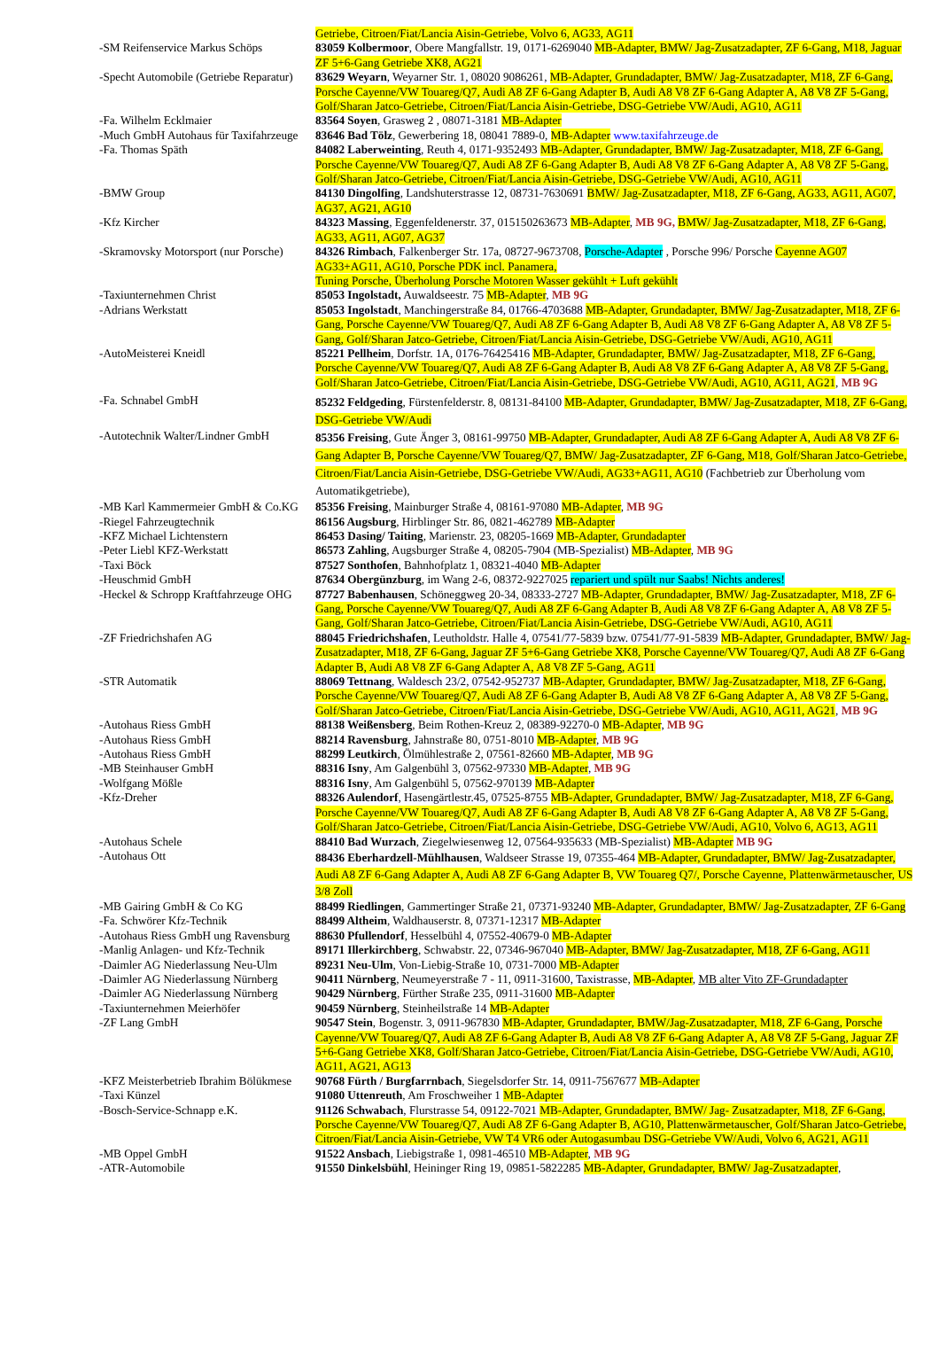| | Getriebe, Citroen/Fiat/Lancia Aisin-Getriebe, Volvo 6, AG33, AG11 |
| -SM Reifenservice Markus Schöps | 83059 Kolbermoor , Obere Mangfallstr. 19, 0171-6269040 MB-Adapter, BMW/ Jag-Zusatzadapter, ZF 6-Gang, M18, Jaguar ZF 5+6-Gang Getriebe XK8, AG21 |
| -Specht Automobile (Getriebe Reparatur) | 83629 Weyarn , Weyarner Str. 1, 08020 9086261, MB-Adapter, Grundadapter, BMW/ Jag-Zusatzadapter, M18, ZF 6-Gang, Porsche Cayenne/VW Touareg/Q7, Audi A8 ZF 6-Gang Adapter B, Audi A8 V8 ZF 6-Gang Adapter A, A8 V8 ZF 5-Gang, Golf/Sharan Jatco-Getriebe, Citroen/Fiat/Lancia Aisin-Getriebe, DSG-Getriebe VW/Audi, AG10, AG11 |
| -Fa. Wilhelm Ecklmaier | 83564 Soyen , Grasweg 2 , 08071-3181 MB-Adapter |
| -Much GmbH Autohaus für Taxifahrzeuge | 83646 Bad Tölz , Gewerbering 18, 08041 7889-0, MB-Adapter www.taxifahrzeuge.de |
| -Fa. Thomas Späth | 84082 Laberweinting , Reuth 4, 0171-9352493 MB-Adapter, Grundadapter, BMW/ Jag-Zusatzadapter, M18, ZF 6-Gang, Porsche Cayenne/VW Touareg/Q7, Audi A8 ZF 6-Gang Adapter B, Audi A8 V8 ZF 6-Gang Adapter A, A8 V8 ZF 5-Gang, Golf/Sharan Jatco-Getriebe, Citroen/Fiat/Lancia Aisin-Getriebe, DSG-Getriebe VW/Audi, AG10, AG11 |
| -BMW Group | 84130 Dingolfing , Landshuterstrasse 12, 08731-7630691 BMW/ Jag-Zusatzadapter, M18, ZF 6-Gang, AG33, AG11, AG07, AG37, AG21, AG10 |
| -Kfz Kircher | 84323 Massing , Eggenfeldenerstr. 37, 015150263673 MB-Adapter , MB 9G, BMW/ Jag-Zusatzadapter, M18, ZF 6-Gang, AG33, AG11, AG07, AG37 |
| -Skramovsky Motorsport (nur Porsche) | 84326 Rimbach , Falkenberger Str. 17a, 08727-9673708, Porsche-Adapter , Porsche 996/ Porsche Cayenne AG07 AG33+AG11, AG10, Porsche PDK incl. Panamera, Tuning Porsche, Überholung Porsche Motoren Wasser gekühlt + Luft gekühlt |
| -Taxiunternehmen Christ | 85053 Ingolstadt, Auwaldseestr. 75 MB-Adapter , MB 9G |
| -Adrians Werkstatt | 85053 Ingolstadt , Manchingerstraße 84, 01766-4703688 MB-Adapter, Grundadapter, BMW/ Jag-Zusatzadapter, M18, ZF 6-Gang, Porsche Cayenne/VW Touareg/Q7, Audi A8 ZF 6-Gang Adapter B, Audi A8 V8 ZF 6-Gang Adapter A, A8 V8 ZF 5-Gang, Golf/Sharan Jatco-Getriebe, Citroen/Fiat/Lancia Aisin-Getriebe, DSG-Getriebe VW/Audi, AG10, AG11 |
| -AutoMeisterei Kneidl | 85221 Pellheim , Dorfstr. 1A, 0176-76425416 MB-Adapter, Grundadapter, BMW/ Jag-Zusatzadapter, M18, ZF 6-Gang, Porsche Cayenne/VW Touareg/Q7, Audi A8 ZF 6-Gang Adapter B, Audi A8 V8 ZF 6-Gang Adapter A, A8 V8 ZF 5-Gang, Golf/Sharan Jatco-Getriebe, Citroen/Fiat/Lancia Aisin-Getriebe, DSG-Getriebe VW/Audi, AG10, AG11, AG21 , MB 9G |
| -Fa. Schnabel GmbH | 85232 Feldgeding , Fürstenfelderstr. 8, 08131-84100 MB-Adapter, Grundadapter, BMW/ Jag-Zusatzadapter, M18, ZF 6-Gang, DSG-Getriebe VW/Audi |
| -Autotechnik Walter/Lindner GmbH | 85356 Freising , Gute Änger 3, 08161-99750 MB-Adapter, Grundadapter, Audi A8 ZF 6-Gang Adapter A, Audi A8 V8 ZF 6-Gang Adapter B, Porsche Cayenne/VW Touareg/Q7, BMW/ Jag-Zusatzadapter, ZF 6-Gang, M18, Golf/Sharan Jatco-Getriebe, Citroen/Fiat/Lancia Aisin-Getriebe, DSG-Getriebe VW/Audi, AG33+AG11, AG10 (Fachbetrieb zur Überholung vom Automatikgetriebe), |
| -MB Karl Kammermeier GmbH & Co.KG | 85356 Freising , Mainburger Straße 4, 08161-97080 MB-Adapter , MB 9G |
| -Riegel Fahrzeugtechnik | 86156 Augsburg , Hirblinger Str. 86, 0821-462789 MB-Adapter |
| -KFZ Michael Lichtenstern | 86453 Dasing/ Taiting , Marienstr. 23, 08205-1669 MB-Adapter, Grundadapter |
| -Peter Liebl KFZ-Werkstatt | 86573 Zahling , Augsburger Straße 4, 08205-7904 (MB-Spezialist) MB-Adapter , MB 9G |
| -Taxi Böck | 87527 Sonthofen , Bahnhofplatz 1, 08321-4040 MB-Adapter |
| -Heuschmid GmbH | 87634 Obergünzburg , im Wang 2-6, 08372-9227025 repariert und spült nur Saabs! Nichts anderes! |
| -Heckel & Schropp Kraftfahrzeuge OHG | 87727 Babenhausen , Schöneggweg 20-34, 08333-2727 MB-Adapter, Grundadapter, BMW/ Jag-Zusatzadapter, M18, ZF 6-Gang, Porsche Cayenne/VW Touareg/Q7, Audi A8 ZF 6-Gang Adapter B, Audi A8 V8 ZF 6-Gang Adapter A, A8 V8 ZF 5-Gang, Golf/Sharan Jatco-Getriebe, Citroen/Fiat/Lancia Aisin-Getriebe, DSG-Getriebe VW/Audi, AG10, AG11 |
| -ZF Friedrichshafen AG | 88045 Friedrichshafen , Leutholdstr. Halle 4, 07541/77-5839 bzw. 07541/77-91-5839 MB-Adapter, Grundadapter, BMW/ Jag-Zusatzadapter, M18, ZF 6-Gang, Jaguar ZF 5+6-Gang Getriebe XK8, Porsche Cayenne/VW Touareg/Q7, Audi A8 ZF 6-Gang Adapter B, Audi A8 V8 ZF 6-Gang Adapter A, A8 V8 ZF 5-Gang, AG11 |
| -STR Automatik | 88069 Tettnang , Waldesch 23/2, 07542-952737 MB-Adapter, Grundadapter, BMW/ Jag-Zusatzadapter, M18, ZF 6-Gang, Porsche Cayenne/VW Touareg/Q7, Audi A8 ZF 6-Gang Adapter B, Audi A8 V8 ZF 6-Gang Adapter A, A8 V8 ZF 5-Gang, Golf/Sharan Jatco-Getriebe, Citroen/Fiat/Lancia Aisin-Getriebe, DSG-Getriebe VW/Audi, AG10, AG11, AG21 , MB 9G |
| -Autohaus Riess GmbH | 88138 Weißensberg , Beim Rothen-Kreuz 2, 08389-92270-0 MB-Adapter , MB 9G |
| -Autohaus Riess GmbH | 88214 Ravensburg , Jahnstraße 80, 0751-8010 MB-Adapter , MB 9G |
| -Autohaus Riess GmbH | 88299 Leutkirch , Ölmühlestraße 2, 07561-82660 MB-Adapter , MB 9G |
| -MB Steinhauser GmbH | 88316 Isny , Am Galgenbühl 3, 07562-97330 MB-Adapter , MB 9G |
| -Wolfgang Mößle | 88316 Isny , Am Galgenbühl 5, 07562-970139 MB-Adapter |
| -Kfz-Dreher | 88326 Aulendorf , Hasengärtlestr.45, 07525-8755 MB-Adapter, Grundadapter, BMW/ Jag-Zusatzadapter, M18, ZF 6-Gang, Porsche Cayenne/VW Touareg/Q7, Audi A8 ZF 6-Gang Adapter B, Audi A8 V8 ZF 6-Gang Adapter A, A8 V8 ZF 5-Gang, Golf/Sharan Jatco-Getriebe, Citroen/Fiat/Lancia Aisin-Getriebe, DSG-Getriebe VW/Audi, AG10, Volvo 6, AG13, AG11 |
| -Autohaus Schele | 88410 Bad Wurzach , Ziegelwiesenweg 12, 07564-935633 (MB-Spezialist) MB-Adapter MB 9G |
| -Autohaus Ott | 88436 Eberhardzell-Mühlhausen , Waldseer Strasse 19, 07355-464 MB-Adapter, Grundadapter, BMW/ Jag-Zusatzadapter, Audi A8 ZF 6-Gang Adapter A, Audi A8 ZF 6-Gang Adapter B, VW Touareg Q7/, Porsche Cayenne, Plattenwärmetauscher, US 3/8 Zoll |
| -MB Gairing GmbH & Co KG | 88499 Riedlingen , Gammertinger Straße 21, 07371-93240 MB-Adapter, Grundadapter, BMW/ Jag-Zusatzadapter, ZF 6-Gang |
| -Fa. Schwörer Kfz-Technik | 88499 Altheim , Waldhauserstr. 8, 07371-12317 MB-Adapter |
| -Autohaus Riess GmbH ung Ravensburg | 88630 Pfullendorf , Hesselbühl 4, 07552-40679-0 MB-Adapter |
| -Manlig Anlagen- und Kfz-Technik | 89171 Illerkirchberg , Schwabstr. 22, 07346-967040 MB-Adapter, BMW/ Jag-Zusatzadapter, M18, ZF 6-Gang, AG11 |
| -Daimler AG Niederlassung Neu-Ulm | 89231 Neu-Ulm , Von-Liebig-Straße 10, 0731-7000 MB-Adapter |
| -Daimler AG Niederlassung Nürnberg | 90411 Nürnberg , Neumeyerstraße 7 - 11, 0911-31600, Taxistrasse, MB-Adapter , MB alter Vito ZF-Grundadapter |
| -Daimler AG Niederlassung Nürnberg | 90429 Nürnberg , Fürther Straße 235, 0911-31600 MB-Adapter |
| -Taxiunternehmen Meierhöfer | 90459 Nürnberg , Steinheilstraße 14 MB-Adapter |
| -ZF Lang GmbH | 90547 Stein , Bogenstr. 3, 0911-967830 MB-Adapter, Grundadapter, BMW/Jag-Zusatzadapter, M18, ZF 6-Gang, Porsche Cayenne/VW Touareg/Q7, Audi A8 ZF 6-Gang Adapter B, Audi A8 V8 ZF 6-Gang Adapter A, A8 V8 ZF 5-Gang, Jaguar ZF 5+6-Gang Getriebe XK8, Golf/Sharan Jatco-Getriebe, Citroen/Fiat/Lancia Aisin-Getriebe, DSG-Getriebe VW/Audi, AG10, AG11, AG21, AG13 |
| -KFZ Meisterbetrieb Ibrahim Bölükmese | 90768 Fürth / Burgfarrnbach , Siegelsdorfer Str. 14, 0911-7567677 MB-Adapter |
| -Taxi Künzel | 91080 Uttenreuth , Am Froschweiher 1 MB-Adapter |
| -Bosch-Service-Schnapp e.K. | 91126 Schwabach , Flurstrasse 54, 09122-7021 MB-Adapter, Grundadapter, BMW/ Jag- Zusatzadapter, M18, ZF 6-Gang, Porsche Cayenne/VW Touareg/Q7, Audi A8 ZF 6-Gang Adapter B, AG10, Plattenwärmetauscher, Golf/Sharan Jatco-Getriebe, Citroen/Fiat/Lancia Aisin-Getriebe, VW T4 VR6 oder Autogasumbau DSG-Getriebe VW/Audi, Volvo 6, AG21, AG11 |
| -MB Oppel GmbH | 91522 Ansbach , Liebigstraße 1, 0981-46510 MB-Adapter , MB 9G |
| -ATR-Automobile | 91550 Dinkelsbühl , Heininger Ring 19, 09851-5822285 MB-Adapter, Grundadapter, BMW/ Jag-Zusatzadapter , |